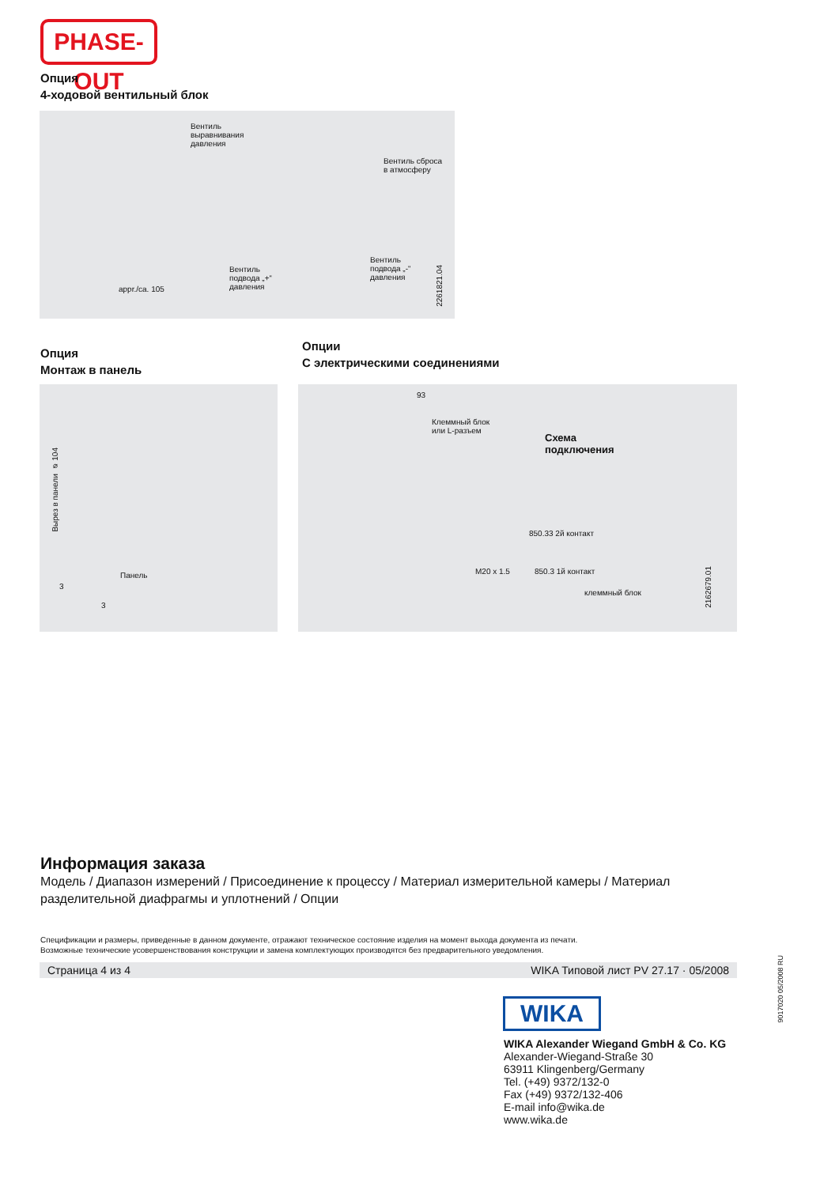PHASE-OUT
Опция
4-ходовой вентильный блок
Вентиль
выравнивания
давления
Вентиль сброса
в атмосферу
Вентиль
подвода „+“
давления
Вентиль
подвода „-“
давления
appr./ca. 105
2261821.04
Опция
Монтаж в панель
Опции
С электрическими соединениями
Вырез в панели ⌀ 104
Панель
3
3
93
Клеммный блок
или L-разъем
Схема
подключения
850.33 2й контакт
M20 x 1.5 850.3 1й контакт
клеммный блок
2162679.01
Информация заказа
Модель / Диапазон измерений / Присоединение к процессу / Материал измерительной камеры / Материал разделительной диафрагмы и уплотнений / Опции
Спецификации и размеры, приведенные в данном документе, отражают техническое состояние изделия на момент выхода документа из печати.
Возможные технические усовершенствования конструкции и замена комплектующих производятся без предварительного уведомления.
Страница 4 из 4 WIKA Типовой лист PV 27.17 · 05/2008
9017020 05/2008 RU
WIKA
WIKA Alexander Wiegand GmbH & Co. KG
Alexander-Wiegand-Straße 30
63911 Klingenberg/Germany
Tel. (+49) 9372/132-0
Fax (+49) 9372/132-406
E-mail info@wika.de
www.wika.de